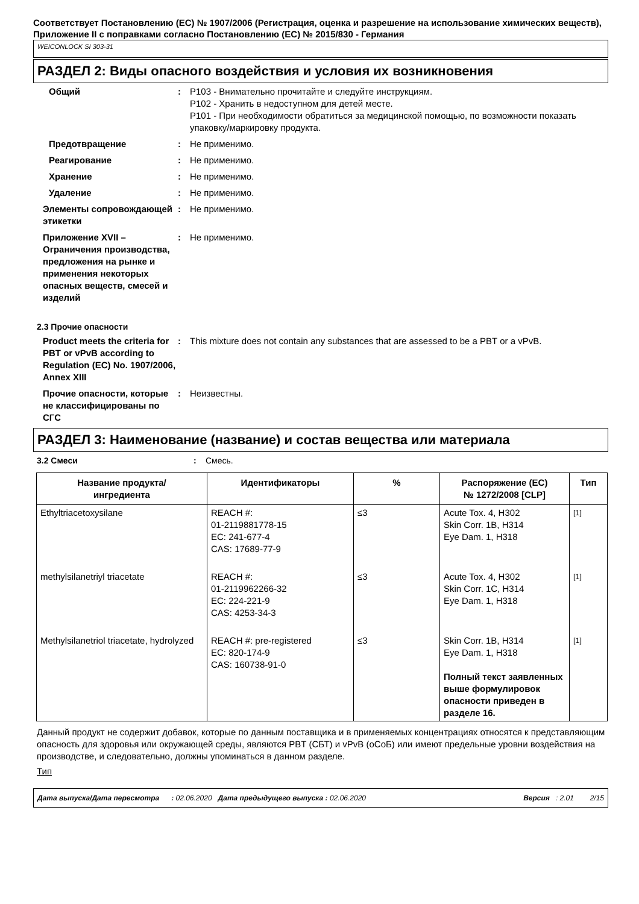Соответствует Постановлению (EC) № 1907/2006 (Регистрация, оценка и разрешение на использование химических веществ), Приложение II с поправками согласно Постановлению (EC) № 2015/830 - Германия
WEICONLOCK SI 303-31
РАЗДЕЛ 2: Виды опасного воздействия и условия их возникновения
Общий : P103 - Внимательно прочитайте и следуйте инструкциям.
P102 - Хранить в недоступном для детей месте.
P101 - При необходимости обратиться за медицинской помощью, по возможности показать упаковку/маркировку продукта.
Предотвращение : Не применимо.
Реагирование : Не применимо.
Хранение : Не применимо.
Удаление : Не применимо.
Элементы сопровождающей этикетки
: Не применимо.
Приложение XVII – Ограничения производства, предложения на рынке и применения некоторых опасных веществ, смесей и изделий
: Не применимо.
2.3 Прочие опасности
Product meets the criteria for PBT or vPvB according to Regulation (EC) No. 1907/2006, Annex XIII
: This mixture does not contain any substances that are assessed to be a PBT or a vPvB.
Прочие опасности, которые не классифицированы по СГС
: Неизвестны.
РАЗДЕЛ 3: Наименование (название) и состав вещества или материала
3.2 Смеси : Смесь.
| Название продукта/ ингредиента | Идентификаторы | % | Распоряжение (EC) № 1272/2008 [CLP] | Тип |
| --- | --- | --- | --- | --- |
| Ethyltriacetoxysilane | REACH #: 01-2119881778-15 EC: 241-677-4 CAS: 17689-77-9 | ≤3 | Acute Tox. 4, H302 Skin Corr. 1B, H314 Eye Dam. 1, H318 | <sup>[1]</sup> |
| methylsilanetriyl triacetate | REACH #: 01-2119962266-32 EC: 224-221-9 CAS: 4253-34-3 | ≤3 | Acute Tox. 4, H302 Skin Corr. 1C, H314 Eye Dam. 1, H318 | <sup>[1]</sup> |
| Methylsilanetriol triacetate, hydrolyzed | REACH #: pre-registered EC: 820-174-9 CAS: 160738-91-0 | ≤3 | Skin Corr. 1B, H314 Eye Dam. 1, H318 Полный текст заявленных выше формулировок опасности приведен в разделе 16. | <sup>[1]</sup> |
Данный продукт не содержит добавок, которые по данным поставщика и в применяемых концентрациях относятся к представляющим опасность для здоровья или окружающей среды, являются PBT (СБТ) и vPvB (оСоБ) или имеют предельные уровни воздействия на производстве, и следовательно, должны упоминаться в данном разделе.
Тип
Дата выпуска/Дата пересмотра : 02.06.2020 Дата предыдущего выпуска : 02.06.2020 Версия : 2.01 2/15